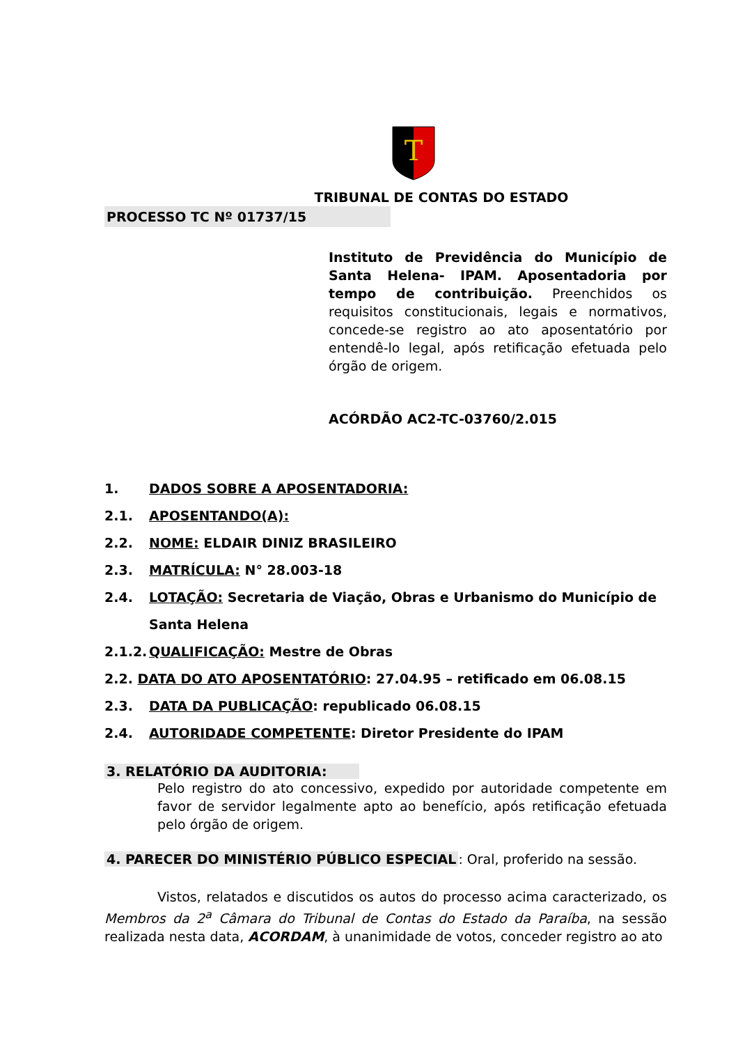T
TRIBUNAL DE CONTAS DO ESTADO
PROCESSO TC Nº 01737/15
Instituto de Previdência do Município de Santa Helena- IPAM. Aposentadoria por tempo de contribuição. Preenchidos os requisitos constitucionais, legais e normativos, concede-se registro ao ato aposentatório por entendê-lo legal, após retificação efetuada pelo órgão de origem.
ACÓRDÃO AC2-TC-03760/2.015
1. DADOS SOBRE A APOSENTADORIA:
2.1. APOSENTANDO(A):
2.2. NOME: ELDAIR DINIZ BRASILEIRO
2.3. MATRÍCULA: N° 28.003-18
2.4. LOTAÇÃO: Secretaria de Viação, Obras e Urbanismo do Município de Santa Helena
2.1.2. QUALIFICAÇÃO: Mestre de Obras
2.2. DATA DO ATO APOSENTATÓRIO: 27.04.95 – retificado em 06.08.15
2.3. DATA DA PUBLICAÇÃO: republicado 06.08.15
2.4. AUTORIDADE COMPETENTE: Diretor Presidente do IPAM
3. RELATÓRIO DA AUDITORIA:
Pelo registro do ato concessivo, expedido por autoridade competente em favor de servidor legalmente apto ao benefício, após retificação efetuada pelo órgão de origem.
4. PARECER DO MINISTÉRIO PÚBLICO ESPECIAL: Oral, proferido na sessão.
Vistos, relatados e discutidos os autos do processo acima caracterizado, os Membros da 2<sup>a</sup> Câmara do Tribunal de Contas do Estado da Paraíba, na sessão realizada nesta data, ACORDAM, à unanimidade de votos, conceder registro ao ato